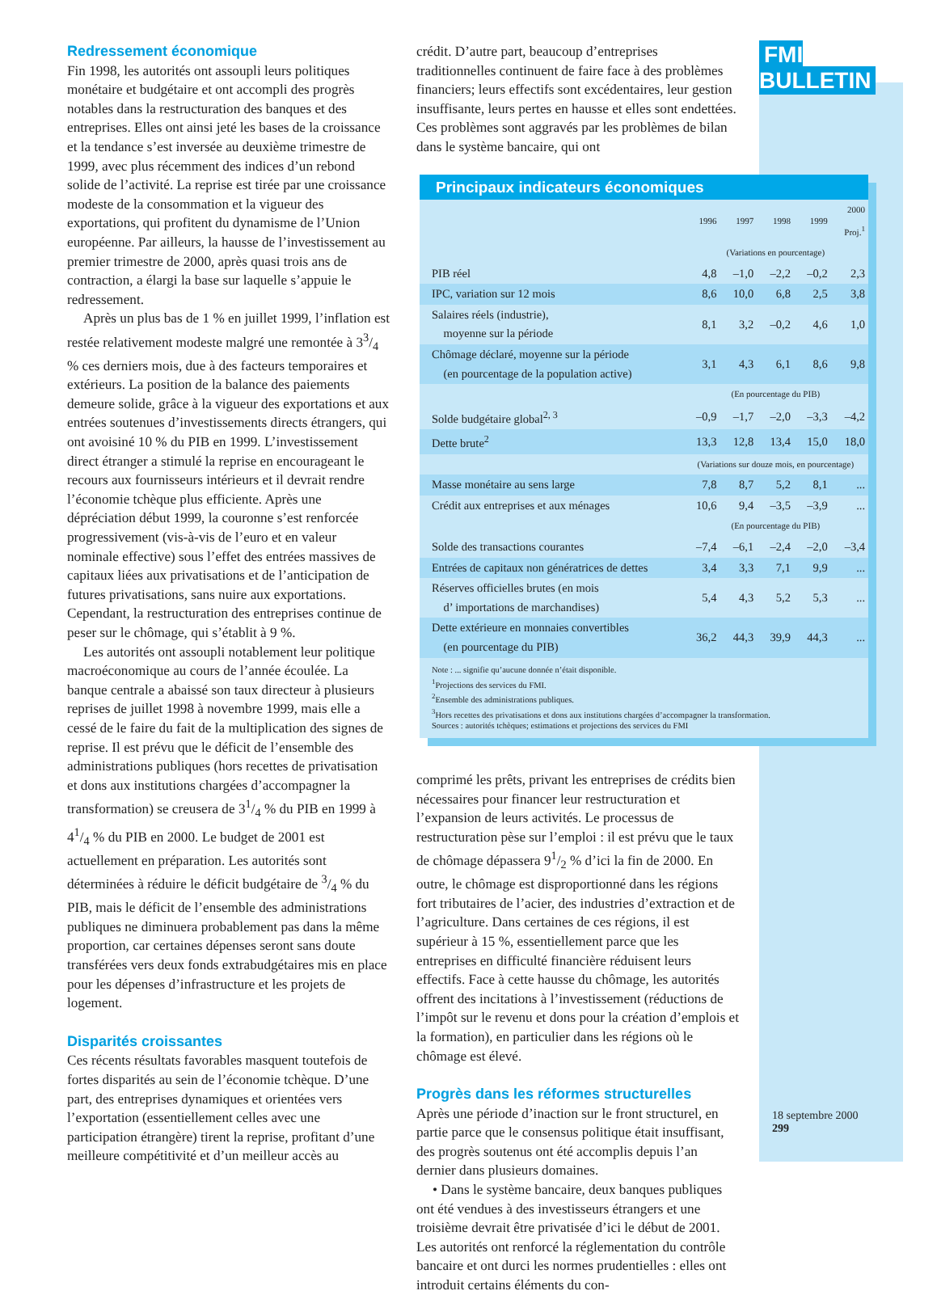Redressement économique
Fin 1998, les autorités ont assoupli leurs politiques monétaire et budgétaire et ont accompli des progrès notables dans la restructuration des banques et des entreprises. Elles ont ainsi jeté les bases de la croissance et la tendance s’est inversée au deuxième trimestre de 1999, avec plus récemment des indices d’un rebond solide de l’activité. La reprise est tirée par une croissance modeste de la consommation et la vigueur des exportations, qui profitent du dynamisme de l’Union européenne. Par ailleurs, la hausse de l’investissement au premier trimestre de 2000, après quasi trois ans de contraction, a élargi la base sur laquelle s’appuie le redressement.
Après un plus bas de 1 % en juillet 1999, l’inflation est restée relativement modeste malgré une remontée à 33/4 % ces derniers mois, due à des facteurs temporaires et extérieurs. La position de la balance des paiements demeure solide, grâce à la vigueur des exportations et aux entrées soutenues d’investissements directs étrangers, qui ont avoisiné 10 % du PIB en 1999. L’investissement direct étranger a stimulé la reprise en encourageant le recours aux fournisseurs intérieurs et il devrait rendre l’économie tchèque plus efficiente. Après une dépréciation début 1999, la couronne s’est renforcée progressivement (vis-à-vis de l’euro et en valeur nominale effective) sous l’effet des entrées massives de capitaux liées aux privatisations et de l’anticipation de futures privatisations, sans nuire aux exportations. Cependant, la restructuration des entreprises continue de peser sur le chômage, qui s’établit à 9 %.
Les autorités ont assoupli notablement leur politique macroéconomique au cours de l’année écoulée. La banque centrale a abaissé son taux directeur à plusieurs reprises de juillet 1998 à novembre 1999, mais elle a cessé de le faire du fait de la multiplication des signes de reprise. Il est prévu que le déficit de l’ensemble des administrations publiques (hors recettes de privatisation et dons aux institutions chargées d’accompagner la transformation) se creusera de 31/4 % du PIB en 1999 à 41/4 % du PIB en 2000. Le budget de 2001 est actuellement en préparation. Les autorités sont déterminées à réduire le déficit budgétaire de 3/4 % du PIB, mais le déficit de l’ensemble des administrations publiques ne diminuera probablement pas dans la même proportion, car certaines dépenses seront sans doute transférées vers deux fonds extrabudgétaires mis en place pour les dépenses d’infrastructure et les projets de logement.
Disparités croissantes
Ces récents résultats favorables masquent toutefois de fortes disparités au sein de l’économie tchèque. D’une part, des entreprises dynamiques et orientées vers l’exportation (essentiellement celles avec une participation étrangère) tirent la reprise, profitant d’une meilleure compétitivité et d’un meilleur accès au
crédit. D’autre part, beaucoup d’entreprises traditionnelles continuent de faire face à des problèmes financiers; leurs effectifs sont excédentaires, leur gestion insuffisante, leurs pertes en hausse et elles sont endettées. Ces problèmes sont aggravés par les problèmes de bilan dans le système bancaire, qui ont
Principaux indicateurs économiques
| | 1996 | 1997 | 1998 | 1999 | 2000 Proj.<sup>1</sup> |
| --- | --- | --- | --- | --- | --- |
| | (Variations en pourcentage) | | | | |
| PIB réel | 4,8 | –1,0 | –2,2 | –0,2 | 2,3 |
| IPC, variation sur 12 mois | 8,6 | 10,0 | 6,8 | 2,5 | 3,8 |
| Salaires réels (industrie), moyenne sur la période | 8,1 | 3,2 | –0,2 | 4,6 | 1,0 |
| Chômage déclaré, moyenne sur la période (en pourcentage de la population active) | 3,1 | 4,3 | 6,1 | 8,6 | 9,8 |
| | (En pourcentage du PIB) | | | | |
| Solde budgétaire global<sup>2, 3</sup> | –0,9 | –1,7 | –2,0 | –3,3 | –4,2 |
| Dette brute<sup>2</sup> | 13,3 | 12,8 | 13,4 | 15,0 | 18,0 |
| | (Variations sur douze mois, en pourcentage) | | | | |
| Masse monétaire au sens large | 7,8 | 8,7 | 5,2 | 8,1 | ... |
| Crédit aux entreprises et aux ménages | 10,6 | 9,4 | –3,5 | –3,9 | ... |
| | (En pourcentage du PIB) | | | | |
| Solde des transactions courantes | –7,4 | –6,1 | –2,4 | –2,0 | –3,4 |
| Entrées de capitaux non génératrices de dettes | 3,4 | 3,3 | 7,1 | 9,9 | ... |
| Réserves officielles brutes (en mois d’ importations de marchandises) | 5,4 | 4,3 | 5,2 | 5,3 | ... |
| Dette extérieure en monnaies convertibles (en pourcentage du PIB) | 36,2 | 44,3 | 39,9 | 44,3 | ... |
Note : ... signifie qu’aucune donnée n’était disponible.
<sup>1</sup> Projections des services du FMI.
<sup>2</sup> Ensemble des administrations publiques.
<sup>3</sup> Hors recettes des privatisations et dons aux institutions chargées d’accompagner la transformation.
Sources : autorités tchèques; estimations et projections des services du FMI
comprimé les prêts, privant les entreprises de crédits bien nécessaires pour financer leur restructuration et l’expansion de leurs activités. Le processus de restructuration pèse sur l’emploi : il est prévu que le taux de chômage dépassera 91/2 % d’ici la fin de 2000. En outre, le chômage est disproportionné dans les régions fort tributaires de l’acier, des industries d’extraction et de l’agriculture. Dans certaines de ces régions, il est supérieur à 15 %, essentiellement parce que les entreprises en difficulté financière réduisent leurs effectifs. Face à cette hausse du chômage, les autorités offrent des incitations à l’investissement (réductions de l’impôt sur le revenu et dons pour la création d’emplois et la formation), en particulier dans les régions où le chômage est élevé.
Progrès dans les réformes structurelles
Après une période d’inaction sur le front structurel, en partie parce que le consensus politique était insuffisant, des progrès soutenus ont été accomplis depuis l’an dernier dans plusieurs domaines.
• Dans le système bancaire, deux banques publiques ont été vendues à des investisseurs étrangers et une troisième devrait être privatisée d’ici le début de 2001. Les autorités ont renforcé la réglementation du contrôle bancaire et ont durci les normes prudentielles : elles ont introduit certains éléments du con-
FMI BULLETIN
18 septembre 2000
299